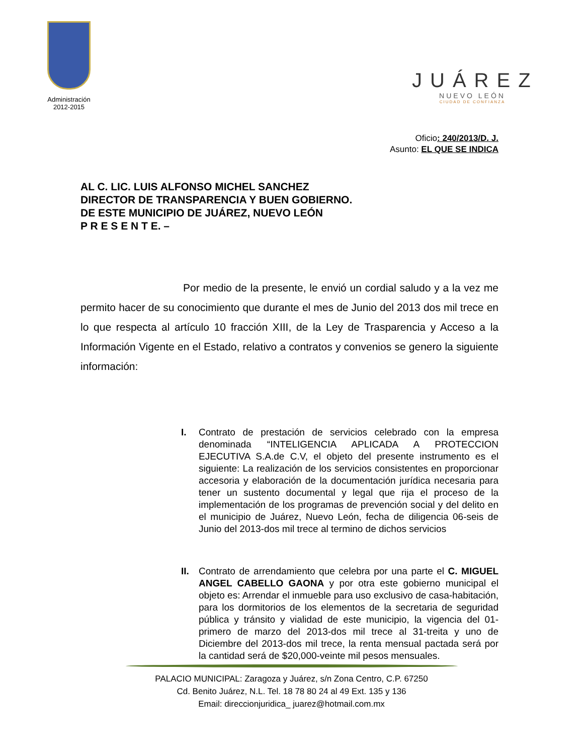Administración
2012-2015
JUÁREZ
NUEVO LEÓN
CIUDAD DE CONFIANZA
Oficio: 240/2013/D. J.
Asunto: EL QUE SE INDICA
AL C. LIC. LUIS ALFONSO MICHEL SANCHEZ
DIRECTOR DE TRANSPARENCIA Y BUEN GOBIERNO.
DE ESTE MUNICIPIO DE JUÁREZ, NUEVO LEÓN
P R E S E N T E. –
Por medio de la presente, le envió un cordial saludo y a la vez me permito hacer de su conocimiento que durante el mes de Junio del 2013 dos mil trece en lo que respecta al artículo 10 fracción XIII, de la Ley de Trasparencia y Acceso a la Información Vigente en el Estado, relativo a contratos y convenios se genero la siguiente información:
I. Contrato de prestación de servicios celebrado con la empresa denominada “INTELIGENCIA APLICADA A PROTECCION EJECUTIVA S.A.de C.V, el objeto del presente instrumento es el siguiente: La realización de los servicios consistentes en proporcionar accesoria y elaboración de la documentación jurídica necesaria para tener un sustento documental y legal que rija el proceso de la implementación de los programas de prevención social y del delito en el municipio de Juárez, Nuevo León, fecha de diligencia 06-seis de Junio del 2013-dos mil trece al termino de dichos servicios
II. Contrato de arrendamiento que celebra por una parte el C. MIGUEL ANGEL CABELLO GAONA y por otra este gobierno municipal el objeto es: Arrendar el inmueble para uso exclusivo de casa-habitación, para los dormitorios de los elementos de la secretaria de seguridad pública y tránsito y vialidad de este municipio, la vigencia del 01-primero de marzo del 2013-dos mil trece al 31-treita y uno de Diciembre del 2013-dos mil trece, la renta mensual pactada será por la cantidad será de $20,000-veinte mil pesos mensuales.
PALACIO MUNICIPAL: Zaragoza y Juárez, s/n Zona Centro, C.P. 67250
Cd. Benito Juárez, N.L. Tel. 18 78 80 24 al 49 Ext. 135 y 136
Email: direccionjuridica_ juarez@hotmail.com.mx